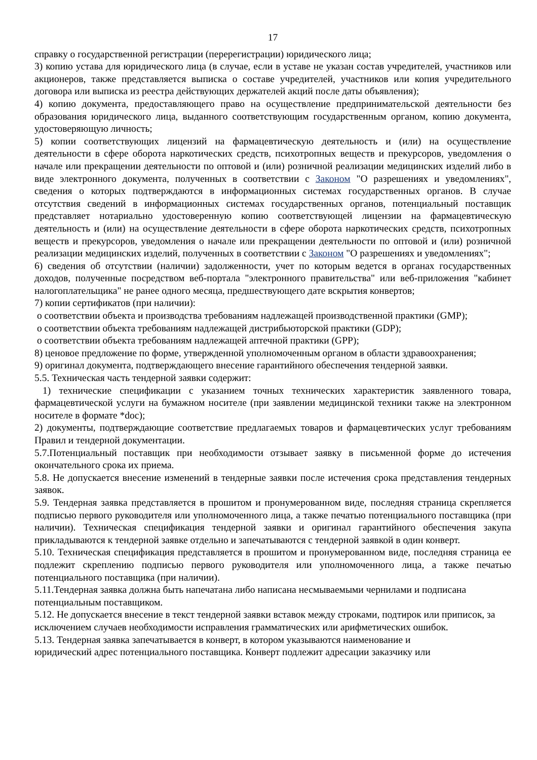17
справку о государственной регистрации (перерегистрации) юридического лица;
3) копию устава для юридического лица (в случае, если в уставе не указан состав учредителей, участников или акционеров, также представляется выписка о составе учредителей, участников или копия учредительного договора или выписка из реестра действующих держателей акций после даты объявления);
4) копию документа, предоставляющего право на осуществление предпринимательской деятельности без образования юридического лица, выданного соответствующим государственным органом, копию документа, удостоверяющую личность;
5) копии соответствующих лицензий на фармацевтическую деятельность и (или) на осуществление деятельности в сфере оборота наркотических средств, психотропных веществ и прекурсоров, уведомления о начале или прекращении деятельности по оптовой и (или) розничной реализации медицинских изделий либо в виде электронного документа, полученных в соответствии с Законом "О разрешениях и уведомлениях", сведения о которых подтверждаются в информационных системах государственных органов. В случае отсутствия сведений в информационных системах государственных органов, потенциальный поставщик представляет нотариально удостоверенную копию соответствующей лицензии на фармацевтическую деятельность и (или) на осуществление деятельности в сфере оборота наркотических средств, психотропных веществ и прекурсоров, уведомления о начале или прекращении деятельности по оптовой и (или) розничной реализации медицинских изделий, полученных в соответствии с Законом "О разрешениях и уведомлениях";
6) сведения об отсутствии (наличии) задолженности, учет по которым ведется в органах государственных доходов, полученные посредством веб-портала "электронного правительства" или веб-приложения "кабинет налогоплательщика" не ранее одного месяца, предшествующего дате вскрытия конвертов;
7) копии сертификатов (при наличии):
о соответствии объекта и производства требованиям надлежащей производственной практики (GMP);
о соответствии объекта требованиям надлежащей дистрибьюторской практики (GDP);
о соответствии объекта требованиям надлежащей аптечной практики (GPP);
8) ценовое предложение по форме, утвержденной уполномоченным органом в области здравоохранения;
9) оригинал документа, подтверждающего внесение гарантийного обеспечения тендерной заявки.
5.5. Техническая часть тендерной заявки содержит:
1) технические спецификации с указанием точных технических характеристик заявленного товара, фармацевтической услуги на бумажном носителе (при заявлении медицинской техники также на электронном носителе в формате *doc);
2) документы, подтверждающие соответствие предлагаемых товаров и фармацевтических услуг требованиям Правил и тендерной документации.
5.7.Потенциальный поставщик при необходимости отзывает заявку в письменной форме до истечения окончательного срока их приема.
5.8. Не допускается внесение изменений в тендерные заявки после истечения срока представления тендерных заявок.
5.9. Тендерная заявка представляется в прошитом и пронумерованном виде, последняя страница скрепляется подписью первого руководителя или уполномоченного лица, а также печатью потенциального поставщика (при наличии). Техническая спецификация тендерной заявки и оригинал гарантийного обеспечения закупа прикладываются к тендерной заявке отдельно и запечатываются с тендерной заявкой в один конверт.
5.10. Техническая спецификация представляется в прошитом и пронумерованном виде, последняя страница ее подлежит скреплению подписью первого руководителя или уполномоченного лица, а также печатью потенциального поставщика (при наличии).
5.11.Тендерная заявка должна быть напечатана либо написана несмываемыми чернилами и подписана потенциальным поставщиком.
5.12. Не допускается внесение в текст тендерной заявки вставок между строками, подтирок или приписок, за исключением случаев необходимости исправления грамматических или арифметических ошибок.
5.13. Тендерная заявка запечатывается в конверт, в котором указываются наименование и
юридический адрес потенциального поставщика. Конверт подлежит адресации заказчику или